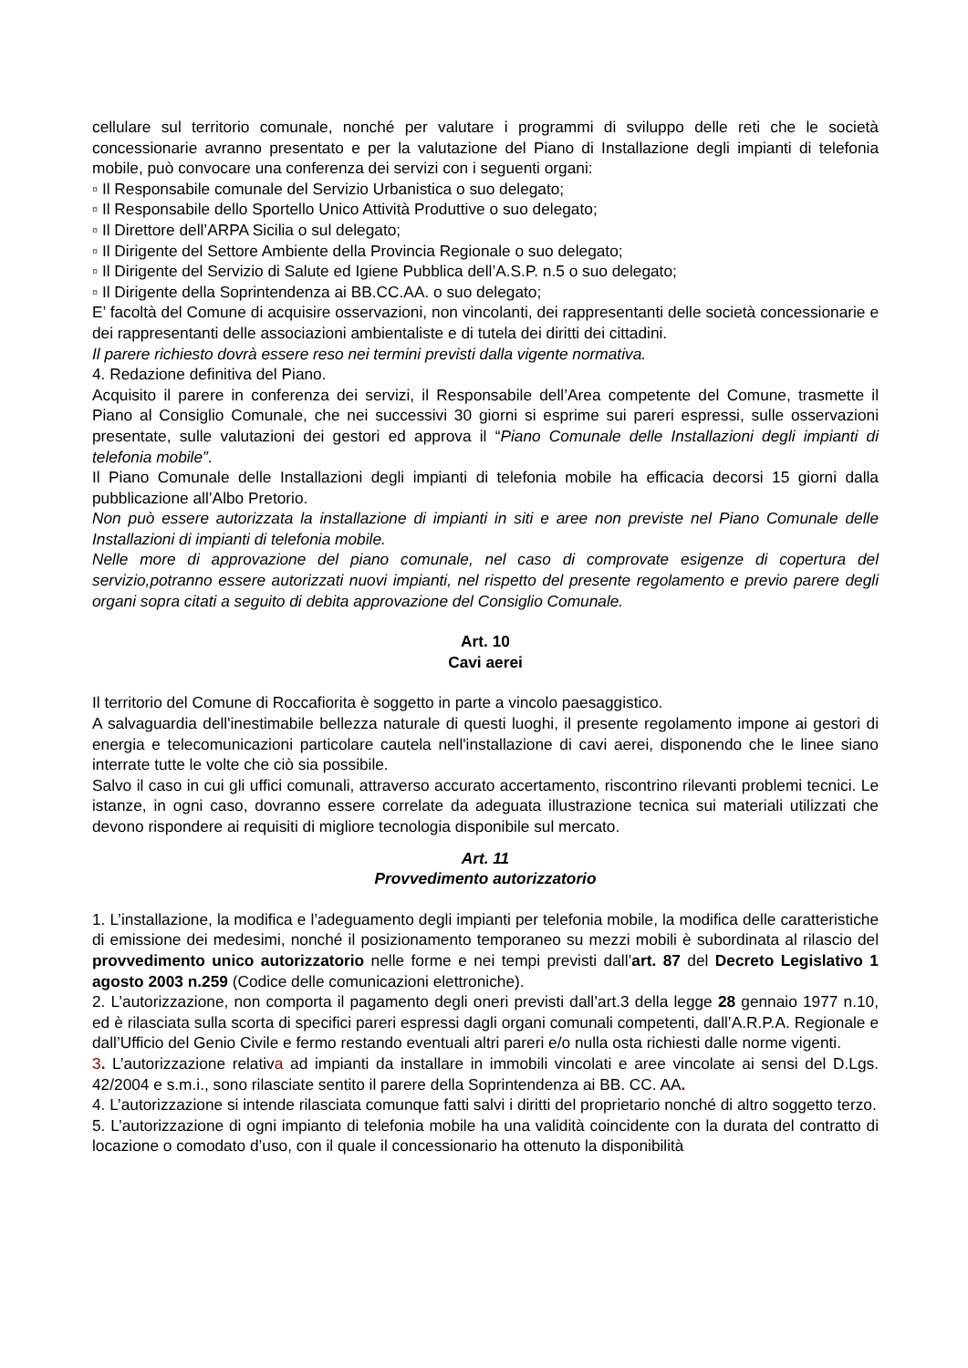cellulare sul territorio comunale, nonché per valutare i programmi di sviluppo delle reti che le società concessionarie avranno presentato e per la valutazione del Piano di Installazione degli impianti di telefonia mobile, può convocare una conferenza dei servizi con i seguenti organi:
▫ Il Responsabile comunale del Servizio Urbanistica o suo delegato;
▫ Il Responsabile dello Sportello Unico Attività Produttive o suo delegato;
▫ Il Direttore dell’ARPA Sicilia o sul delegato;
▫ Il Dirigente del Settore Ambiente della Provincia Regionale o suo delegato;
▫ Il Dirigente del Servizio di Salute ed Igiene Pubblica dell’A.S.P. n.5 o suo delegato;
▫ Il Dirigente della Soprintendenza ai BB.CC.AA. o suo delegato;
E’ facoltà del Comune di acquisire osservazioni, non vincolanti, dei rappresentanti delle società concessionarie e dei rappresentanti delle associazioni ambientaliste e di tutela dei diritti dei cittadini.
Il parere richiesto dovrà essere reso nei termini previsti dalla vigente normativa.
4. Redazione definitiva del Piano.
Acquisito il parere in conferenza dei servizi, il Responsabile dell’Area competente del Comune, trasmette il Piano al Consiglio Comunale, che nei successivi 30 giorni si esprime sui pareri espressi, sulle osservazioni presentate, sulle valutazioni dei gestori ed approva il “Piano Comunale delle Installazioni degli impianti di telefonia mobile”.
Il Piano Comunale delle Installazioni degli impianti di telefonia mobile ha efficacia decorsi 15 giorni dalla pubblicazione all’Albo Pretorio.
Non può essere autorizzata la installazione di impianti in siti e aree non previste nel Piano Comunale delle Installazioni di impianti di telefonia mobile.
Nelle more di approvazione del piano comunale, nel caso di comprovate esigenze di copertura del servizio,potranno essere autorizzati nuovi impianti, nel rispetto del presente regolamento e previo parere degli organi sopra citati a seguito di debita approvazione del Consiglio Comunale.
Art. 10
Cavi aerei
Il territorio del Comune di Roccafiorita è soggetto in parte a vincolo paesaggistico.
A salvaguardia dell'inestimabile bellezza naturale di questi luoghi, il presente regolamento impone ai gestori di energia e telecomunicazioni particolare cautela nell'installazione di cavi aerei, disponendo che le linee siano interrate tutte le volte che ciò sia possibile.
Salvo il caso in cui gli uffici comunali, attraverso accurato accertamento, riscontrino rilevanti problemi tecnici. Le istanze, in ogni caso, dovranno essere correlate da adeguata illustrazione tecnica sui materiali utilizzati che devono rispondere ai requisiti di migliore tecnologia disponibile sul mercato.
Art. 11
Provvedimento autorizzatorio
1. L’installazione, la modifica e l’adeguamento degli impianti per telefonia mobile, la modifica delle caratteristiche di emissione dei medesimi, nonché il posizionamento temporaneo su mezzi mobili è subordinata al rilascio del provvedimento unico autorizzatorio nelle forme e nei tempi previsti dall’art. 87 del Decreto Legislativo 1 agosto 2003 n.259 (Codice delle comunicazioni elettroniche).
2. L’autorizzazione, non comporta il pagamento degli oneri previsti dall’art.3 della legge 28 gennaio 1977 n.10, ed è rilasciata sulla scorta di specifici pareri espressi dagli organi comunali competenti, dall’A.R.P.A. Regionale e dall’Ufficio del Genio Civile e fermo restando eventuali altri pareri e/o nulla osta richiesti dalle norme vigenti.
3. L’autorizzazione relativa ad impianti da installare in immobili vincolati e aree vincolate ai sensi del D.Lgs. 42/2004 e s.m.i., sono rilasciate sentito il parere della Soprintendenza ai BB. CC. AA.
4. L’autorizzazione si intende rilasciata comunque fatti salvi i diritti del proprietario nonché di altro soggetto terzo.
5. L’autorizzazione di ogni impianto di telefonia mobile ha una validità coincidente con la durata del contratto di locazione o comodato d’uso, con il quale il concessionario ha ottenuto la disponibilità